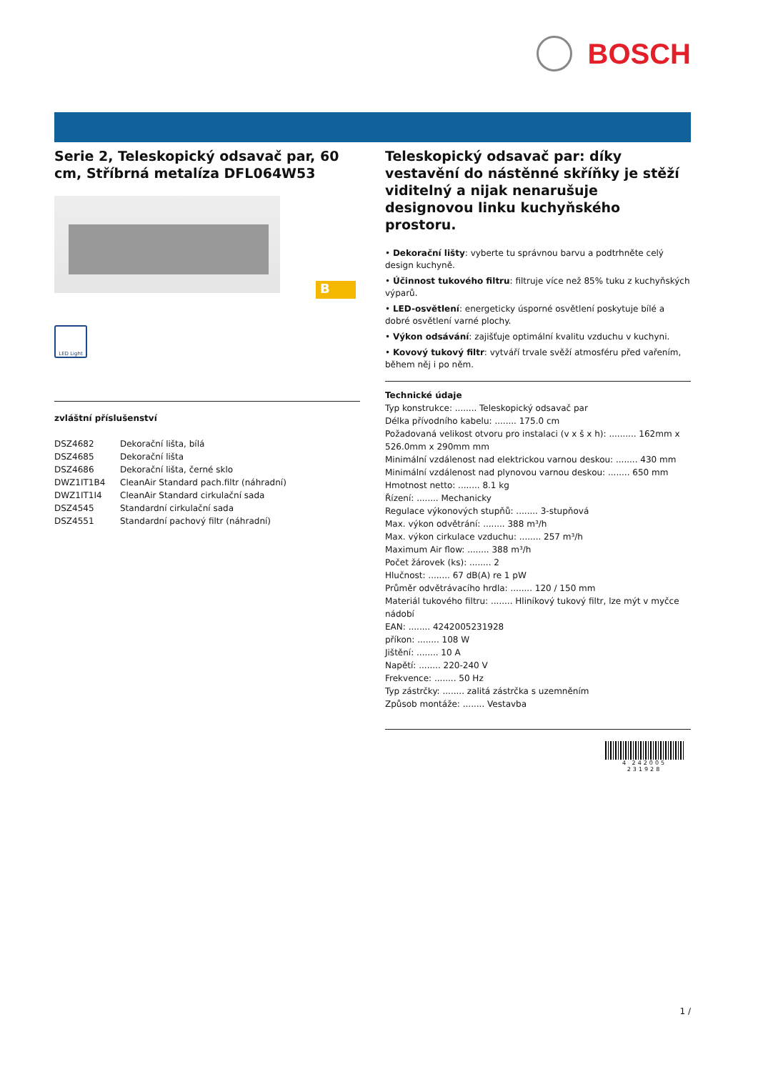BOSCH
Serie 2, Teleskopický odsavač par, 60 cm, Stříbrná metalíza DFL064W53
B
LED Light
zvláštní příslušenství
| DSZ4682 | Dekorační lišta, bílá |
| DSZ4685 | Dekorační lišta |
| DSZ4686 | Dekorační lišta, černé sklo |
| DWZ1IT1B4 | CleanAir Standard pach.filtr (náhradní) |
| DWZ1IT1I4 | CleanAir Standard cirkulační sada |
| DSZ4545 | Standardní cirkulační sada |
| DSZ4551 | Standardní pachový filtr (náhradní) |
Teleskopický odsavač par: díky vestavění do nástěnné skříňky je stěží viditelný a nijak nenarušuje designovou linku kuchyňského prostoru.
• Dekorační lišty: vyberte tu správnou barvu a podtrhněte celý design kuchyně.
• Účinnost tukového filtru: filtruje více než 85% tuku z kuchyňských výparů.
• LED-osvětlení: energeticky úsporné osvětlení poskytuje bílé a dobré osvětlení varné plochy.
• Výkon odsávání: zajišťuje optimální kvalitu vzduchu v kuchyni.
• Kovový tukový filtr: vytváří trvale svěží atmosféru před vařením, během něj i po něm.
Technické údaje
Typ konstrukce: ........ Teleskopický odsavač par
Délka přívodního kabelu: ........ 175.0 cm
Požadovaná velikost otvoru pro instalaci (v x š x h): .......... 162mm x 526.0mm x 290mm mm
Minimální vzdálenost nad elektrickou varnou deskou: ........ 430 mm
Minimální vzdálenost nad plynovou varnou deskou: ........ 650 mm
Hmotnost netto: ........ 8.1 kg
Řízení: ........ Mechanicky
Regulace výkonových stupňů: ........ 3-stupňová
Max. výkon odvětrání: ........ 388 m³/h
Max. výkon cirkulace vzduchu: ........ 257 m³/h
Maximum Air flow: ........ 388 m³/h
Počet žárovek (ks): ........ 2
Hlučnost: ........ 67 dB(A) re 1 pW
Průměr odvětrávacího hrdla: ........ 120 / 150 mm
Materiál tukového filtru: ........ Hliníkový tukový filtr, lze mýt v myčce nádobí
EAN: ........ 4242005231928
příkon: ........ 108 W
Jištění: ........ 10 A
Napětí: ........ 220-240 V
Frekvence: ........ 50 Hz
Typ zástrčky: ........ zalitá zástrčka s uzemněním
Způsob montáže: ........ Vestavba
4 242005 231928
1 /